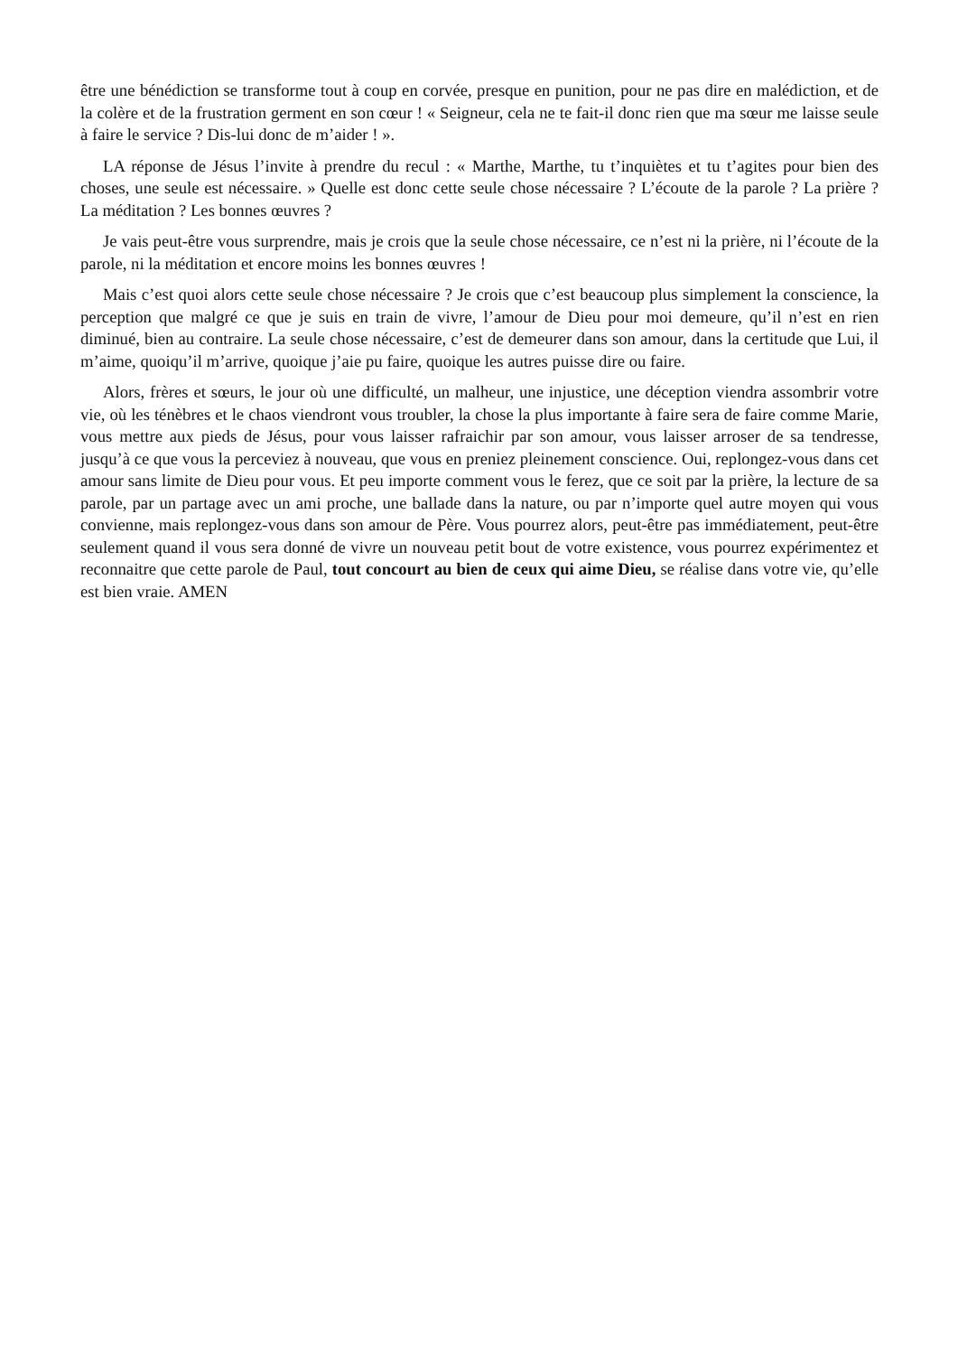être une bénédiction se transforme tout à coup en corvée, presque en punition, pour ne pas dire en malédiction, et de la colère et de la frustration germent en son cœur ! « Seigneur, cela ne te fait-il donc rien que ma sœur me laisse seule à faire le service ? Dis-lui donc de m’aider ! ».
LA réponse de Jésus l’invite à prendre du recul : « Marthe, Marthe, tu t’inquiètes et tu t’agites pour bien des choses, une seule est nécessaire. » Quelle est donc cette seule chose nécessaire ? L’écoute de la parole ? La prière ? La méditation ? Les bonnes œuvres ?
Je vais peut-être vous surprendre, mais je crois que la seule chose nécessaire, ce n’est ni la prière, ni l’écoute de la parole, ni la méditation et encore moins les bonnes œuvres !
Mais c’est quoi alors cette seule chose nécessaire ? Je crois que c’est beaucoup plus simplement la conscience, la perception que malgré ce que je suis en train de vivre, l’amour de Dieu pour moi demeure, qu’il n’est en rien diminué, bien au contraire. La seule chose nécessaire, c’est de demeurer dans son amour, dans la certitude que Lui, il m’aime, quoiqu’il m’arrive, quoique j’aie pu faire, quoique les autres puisse dire ou faire.
Alors, frères et sœurs, le jour où une difficulté, un malheur, une injustice, une déception viendra assombrir votre vie, où les ténèbres et le chaos viendront vous troubler, la chose la plus importante à faire sera de faire comme Marie, vous mettre aux pieds de Jésus, pour vous laisser rafraichir par son amour, vous laisser arroser de sa tendresse, jusqu’à ce que vous la perceviez à nouveau, que vous en preniez pleinement conscience. Oui, replongez-vous dans cet amour sans limite de Dieu pour vous. Et peu importe comment vous le ferez, que ce soit par la prière, la lecture de sa parole, par un partage avec un ami proche, une ballade dans la nature, ou par n’importe quel autre moyen qui vous convienne, mais replongez-vous dans son amour de Père. Vous pourrez alors, peut-être pas immédiatement, peut-être seulement quand il vous sera donné de vivre un nouveau petit bout de votre existence, vous pourrez expérimentez et reconnaitre que cette parole de Paul, tout concourt au bien de ceux qui aime Dieu, se réalise dans votre vie, qu’elle est bien vraie. AMEN